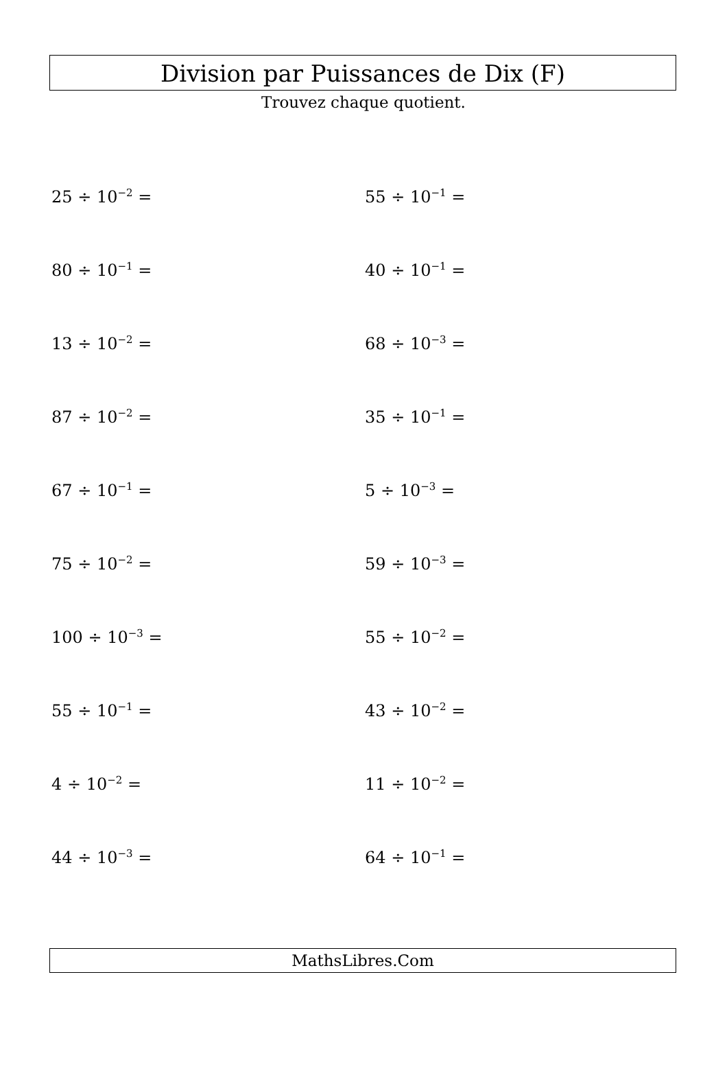Division par Puissances de Dix (F)
Trouvez chaque quotient.
25 ÷ 10<sup>−2</sup> =
55 ÷ 10<sup>−1</sup> =
80 ÷ 10<sup>−1</sup> =
40 ÷ 10<sup>−1</sup> =
13 ÷ 10<sup>−2</sup> =
68 ÷ 10<sup>−3</sup> =
87 ÷ 10<sup>−2</sup> =
35 ÷ 10<sup>−1</sup> =
67 ÷ 10<sup>−1</sup> =
5 ÷ 10<sup>−3</sup> =
75 ÷ 10<sup>−2</sup> =
59 ÷ 10<sup>−3</sup> =
100 ÷ 10<sup>−3</sup> =
55 ÷ 10<sup>−2</sup> =
55 ÷ 10<sup>−1</sup> =
43 ÷ 10<sup>−2</sup> =
4 ÷ 10<sup>−2</sup> =
11 ÷ 10<sup>−2</sup> =
44 ÷ 10<sup>−3</sup> =
64 ÷ 10<sup>−1</sup> =
MathsLibres.Com